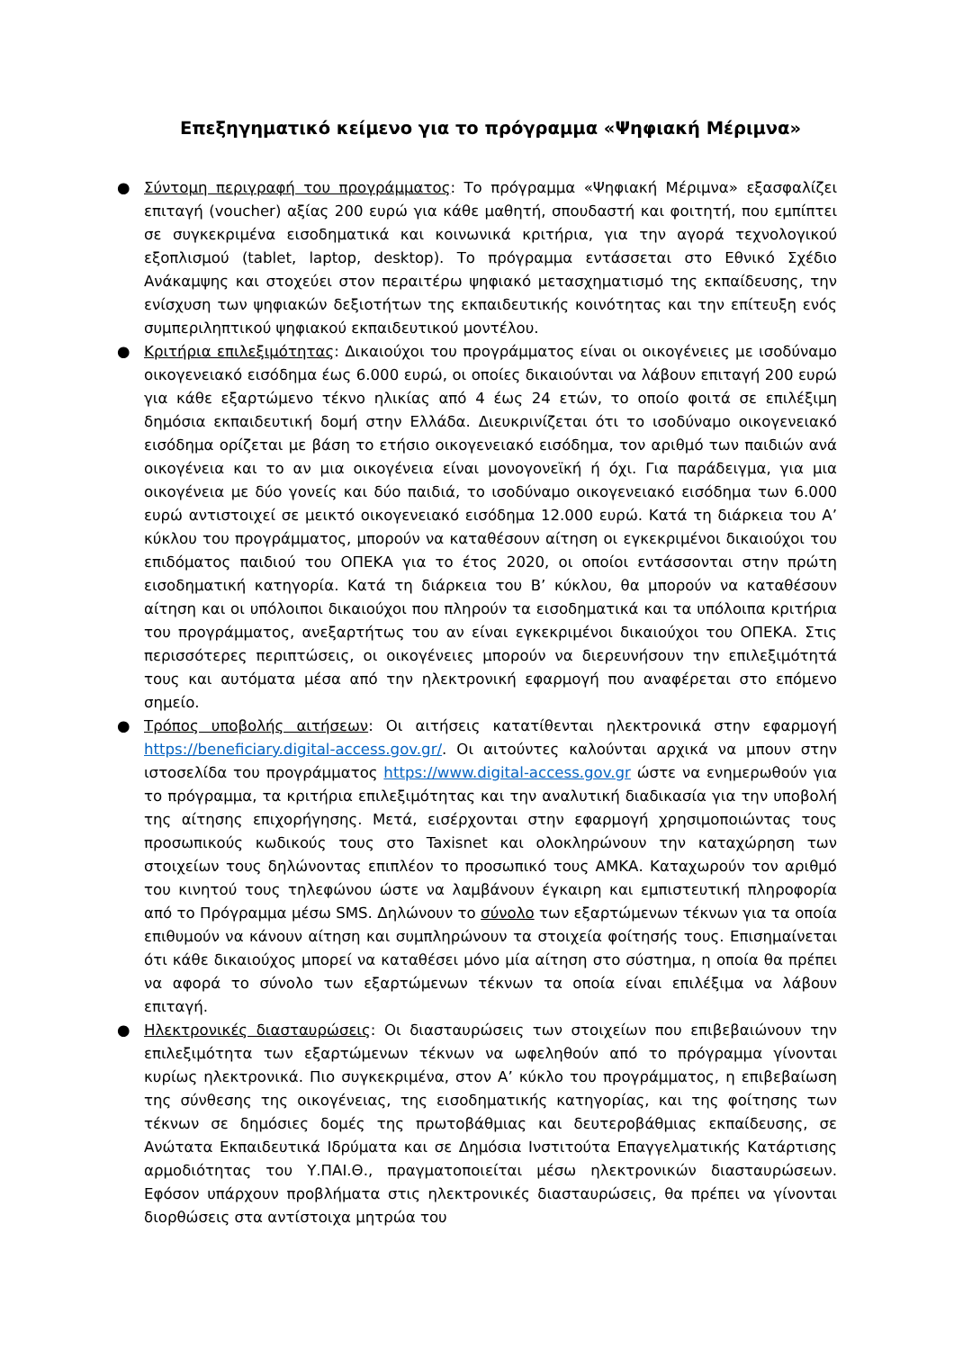Επεξηγηματικό κείμενο για το πρόγραμμα «Ψηφιακή Μέριμνα»
● Σύντομη περιγραφή του προγράμματος: Το πρόγραμμα «Ψηφιακή Μέριμνα» εξασφαλίζει επιταγή (voucher) αξίας 200 ευρώ για κάθε μαθητή, σπουδαστή και φοιτητή, που εμπίπτει σε συγκεκριμένα εισοδηματικά και κοινωνικά κριτήρια, για την αγορά τεχνολογικού εξοπλισμού (tablet, laptop, desktop). Το πρόγραμμα εντάσσεται στο Εθνικό Σχέδιο Ανάκαμψης και στοχεύει στον περαιτέρω ψηφιακό μετασχηματισμό της εκπαίδευσης, την ενίσχυση των ψηφιακών δεξιοτήτων της εκπαιδευτικής κοινότητας και την επίτευξη ενός συμπεριληπτικού ψηφιακού εκπαιδευτικού μοντέλου.
● Κριτήρια επιλεξιμότητας: Δικαιούχοι του προγράμματος είναι οι οικογένειες με ισοδύναμο οικογενειακό εισόδημα έως 6.000 ευρώ, οι οποίες δικαιούνται να λάβουν επιταγή 200 ευρώ για κάθε εξαρτώμενο τέκνο ηλικίας από 4 έως 24 ετών, το οποίο φοιτά σε επιλέξιμη δημόσια εκπαιδευτική δομή στην Ελλάδα. Διευκρινίζεται ότι το ισοδύναμο οικογενειακό εισόδημα ορίζεται με βάση το ετήσιο οικογενειακό εισόδημα, τον αριθμό των παιδιών ανά οικογένεια και το αν μια οικογένεια είναι μονογονεϊκή ή όχι. Για παράδειγμα, για μια οικογένεια με δύο γονείς και δύο παιδιά, το ισοδύναμο οικογενειακό εισόδημα των 6.000 ευρώ αντιστοιχεί σε μεικτό οικογενειακό εισόδημα 12.000 ευρώ. Κατά τη διάρκεια του Α’ κύκλου του προγράμματος, μπορούν να καταθέσουν αίτηση οι εγκεκριμένοι δικαιούχοι του επιδόματος παιδιού του ΟΠΕΚΑ για το έτος 2020, οι οποίοι εντάσσονται στην πρώτη εισοδηματική κατηγορία. Κατά τη διάρκεια του Β’ κύκλου, θα μπορούν να καταθέσουν αίτηση και οι υπόλοιποι δικαιούχοι που πληρούν τα εισοδηματικά και τα υπόλοιπα κριτήρια του προγράμματος, ανεξαρτήτως του αν είναι εγκεκριμένοι δικαιούχοι του ΟΠΕΚΑ. Στις περισσότερες περιπτώσεις, οι οικογένειες μπορούν να διερευνήσουν την επιλεξιμότητά τους και αυτόματα μέσα από την ηλεκτρονική εφαρμογή που αναφέρεται στο επόμενο σημείο.
● Τρόπος υποβολής αιτήσεων: Οι αιτήσεις κατατίθενται ηλεκτρονικά στην εφαρμογή https://beneficiary.digital-access.gov.gr/. Οι αιτούντες καλούνται αρχικά να μπουν στην ιστοσελίδα του προγράμματος https://www.digital-access.gov.gr ώστε να ενημερωθούν για το πρόγραμμα, τα κριτήρια επιλεξιμότητας και την αναλυτική διαδικασία για την υποβολή της αίτησης επιχορήγησης. Μετά, εισέρχονται στην εφαρμογή χρησιμοποιώντας τους προσωπικούς κωδικούς τους στο Taxisnet και ολοκληρώνουν την καταχώρηση των στοιχείων τους δηλώνοντας επιπλέον το προσωπικό τους ΑΜΚΑ. Καταχωρούν τον αριθμό του κινητού τους τηλεφώνου ώστε να λαμβάνουν έγκαιρη και εμπιστευτική πληροφορία από το Πρόγραμμα μέσω SMS. Δηλώνουν το σύνολο των εξαρτώμενων τέκνων για τα οποία επιθυμούν να κάνουν αίτηση και συμπληρώνουν τα στοιχεία φοίτησής τους. Επισημαίνεται ότι κάθε δικαιούχος μπορεί να καταθέσει μόνο μία αίτηση στο σύστημα, η οποία θα πρέπει να αφορά το σύνολο των εξαρτώμενων τέκνων τα οποία είναι επιλέξιμα να λάβουν επιταγή.
● Ηλεκτρονικές διασταυρώσεις: Οι διασταυρώσεις των στοιχείων που επιβεβαιώνουν την επιλεξιμότητα των εξαρτώμενων τέκνων να ωφεληθούν από το πρόγραμμα γίνονται κυρίως ηλεκτρονικά. Πιο συγκεκριμένα, στον Α’ κύκλο του προγράμματος, η επιβεβαίωση της σύνθεσης της οικογένειας, της εισοδηματικής κατηγορίας, και της φοίτησης των τέκνων σε δημόσιες δομές της πρωτοβάθμιας και δευτεροβάθμιας εκπαίδευσης, σε Ανώτατα Εκπαιδευτικά Ιδρύματα και σε Δημόσια Ινστιτούτα Επαγγελματικής Κατάρτισης αρμοδιότητας του Υ.ΠΑΙ.Θ., πραγματοποιείται μέσω ηλεκτρονικών διασταυρώσεων. Εφόσον υπάρχουν προβλήματα στις ηλεκτρονικές διασταυρώσεις, θα πρέπει να γίνονται διορθώσεις στα αντίστοιχα μητρώα του